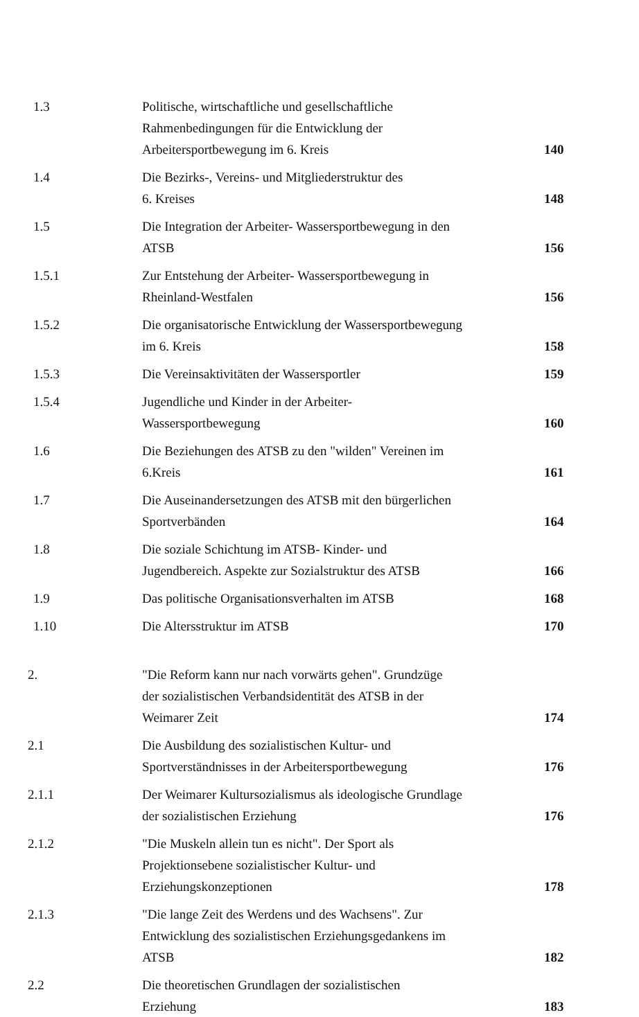1.3
Politische, wirtschaftliche und gesellschaftliche
Rahmenbedingungen für die Entwicklung der
Arbeitersportbewegung im 6. Kreis
140
1.4
Die Bezirks-, Vereins- und Mitgliederstruktur des
6. Kreises
148
1.5
Die Integration der Arbeiter- Wassersportbewegung in den
ATSB
156
1.5.1
Zur Entstehung der Arbeiter- Wassersportbewegung in
Rheinland-Westfalen
156
1.5.2
Die organisatorische Entwicklung der Wassersportbewegung
im 6. Kreis
158
1.5.3
Die Vereinsaktivitäten der Wassersportler
159
1.5.4
Jugendliche und Kinder in der Arbeiter-
Wassersportbewegung
160
1.6
Die Beziehungen des ATSB zu den "wilden" Vereinen im
6.Kreis
161
1.7
Die Auseinandersetzungen des ATSB mit den bürgerlichen
Sportverbänden
164
1.8
Die soziale Schichtung im ATSB- Kinder- und
Jugendbereich. Aspekte zur Sozialstruktur des ATSB
166
1.9
Das politische Organisationsverhalten im ATSB
168
1.10
Die Altersstruktur im ATSB
170
2.
"Die Reform kann nur nach vorwärts gehen". Grundzüge
der sozialistischen Verbandsidentität des ATSB in der
Weimarer Zeit
174
2.1
Die Ausbildung des sozialistischen Kultur- und
Sportverständnisses in der Arbeitersportbewegung
176
2.1.1
Der Weimarer Kultursozialismus als ideologische Grundlage
der sozialistischen Erziehung
176
2.1.2
"Die Muskeln allein tun es nicht". Der Sport als
Projektionsebene sozialistischer Kultur- und
Erziehungskonzeptionen
178
2.1.3
"Die lange Zeit des Werdens und des Wachsens". Zur
Entwicklung des sozialistischen Erziehungsgedankens im
ATSB
182
2.2
Die theoretischen Grundlagen der sozialistischen
Erziehung
183